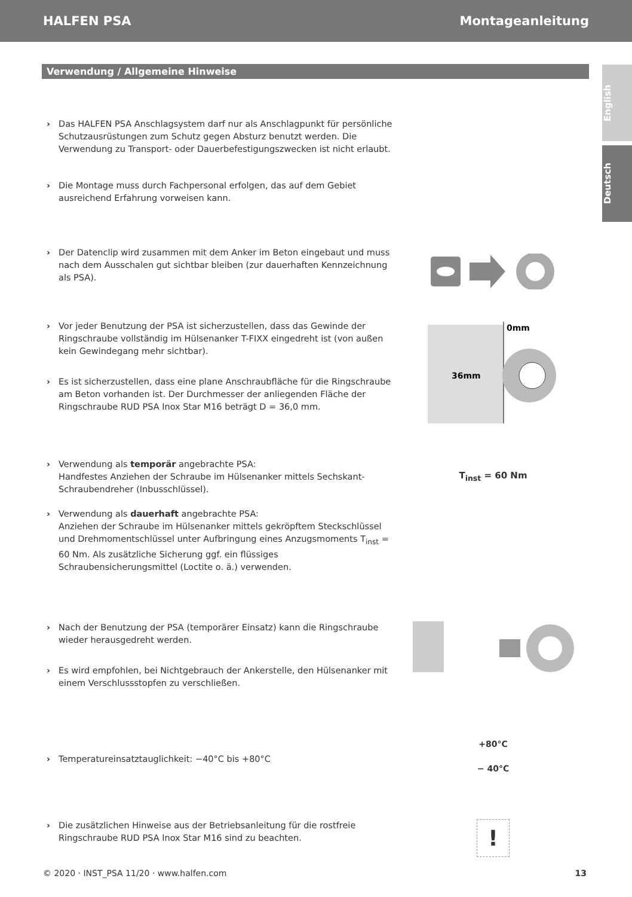HALFEN PSA Montageanleitung
English
Deutsch
Verwendung / Allgemeine Hinweise
› Das HALFEN PSA Anschlagsystem darf nur als Anschlagpunkt für persönliche Schutzausrüstungen zum Schutz gegen Absturz benutzt werden. Die Verwendung zu Transport- oder Dauerbefestigungszwecken ist nicht erlaubt.
› Die Montage muss durch Fachpersonal erfolgen, das auf dem Gebiet ausreichend Erfahrung vorweisen kann.
› Der Datenclip wird zusammen mit dem Anker im Beton eingebaut und muss nach dem Ausschalen gut sichtbar bleiben (zur dauerhaften Kennzeichnung als PSA).
› Vor jeder Benutzung der PSA ist sicherzustellen, dass das Gewinde der Ringschraube vollständig im Hülsenanker T-FIXX eingedreht ist (von außen kein Gewindegang mehr sichtbar).
› Es ist sicherzustellen, dass eine plane Anschraubfläche für die Ringschraube am Beton vorhanden ist. Der Durchmesser der anliegenden Fläche der Ringschraube RUD PSA Inox Star M16 beträgt D = 36,0 mm.
0mm
36mm
› Verwendung als temporär angebrachte PSA:
Handfestes Anziehen der Schraube im Hülsenanker mittels Sechskant-Schraubendreher (Inbusschlüssel).
› Verwendung als dauerhaft angebrachte PSA:
Anziehen der Schraube im Hülsenanker mittels gekröpftem Steckschlüssel und Drehmomentschlüssel unter Aufbringung eines Anzugsmoments T<sub>inst</sub> = 60 Nm. Als zusätzliche Sicherung ggf. ein flüssiges Schraubensicherungsmittel (Loctite o. ä.) verwenden.
T<sub>inst</sub> = 60 Nm
› Nach der Benutzung der PSA (temporärer Einsatz) kann die Ringschraube wieder herausgedreht werden.
› Es wird empfohlen, bei Nichtgebrauch der Ankerstelle, den Hülsenanker mit einem Verschlussstopfen zu verschließen.
› Temperatureinsatztauglichkeit: −40°C bis +80°C
+80°C
− 40°C
› Die zusätzlichen Hinweise aus der Betriebsanleitung für die rostfreie Ringschraube RUD PSA Inox Star M16 sind zu beachten.
!
© 2020 · INST_PSA 11/20 · www.halfen.com 13